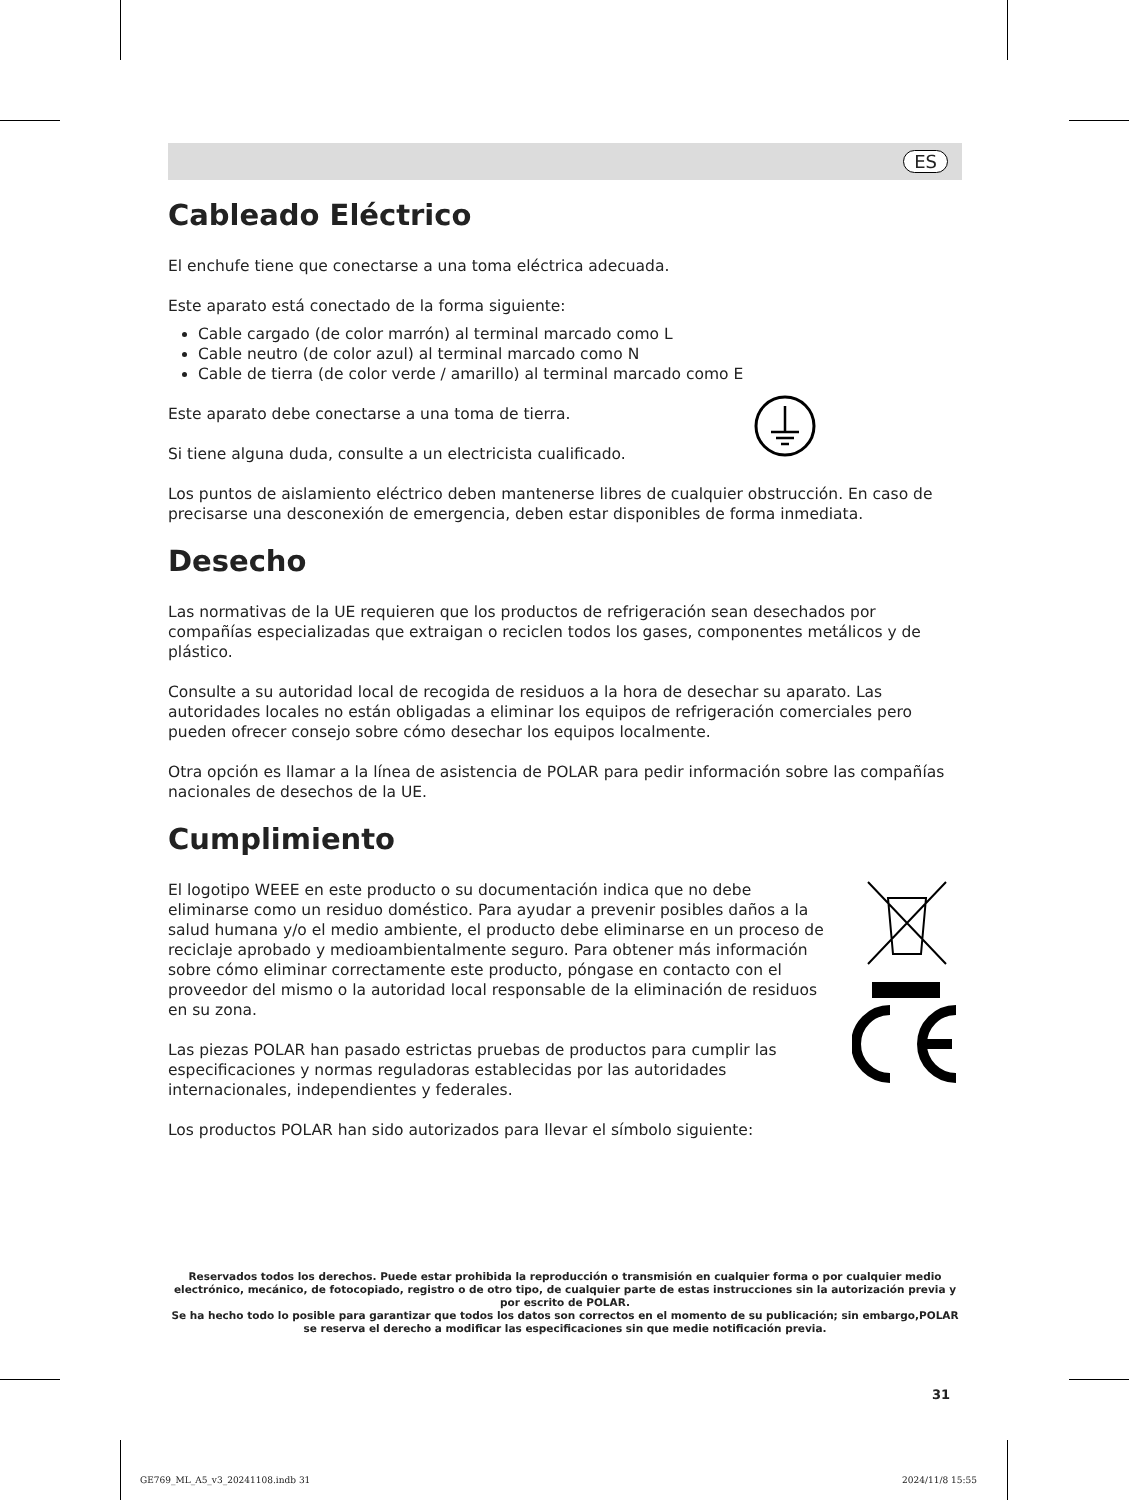ES
Cableado Eléctrico
El enchufe tiene que conectarse a una toma eléctrica adecuada.
Este aparato está conectado de la forma siguiente:
Cable cargado (de color marrón) al terminal marcado como L
Cable neutro (de color azul) al terminal marcado como N
Cable de tierra (de color verde / amarillo) al terminal marcado como E
Este aparato debe conectarse a una toma de tierra.
Si tiene alguna duda, consulte a un electricista cualificado.
Los puntos de aislamiento eléctrico deben mantenerse libres de cualquier obstrucción. En caso de precisarse una desconexión de emergencia, deben estar disponibles de forma inmediata.
Desecho
Las normativas de la UE requieren que los productos de refrigeración sean desechados por compañías especializadas que extraigan o reciclen todos los gases, componentes metálicos y de plástico.
Consulte a su autoridad local de recogida de residuos a la hora de desechar su aparato. Las autoridades locales no están obligadas a eliminar los equipos de refrigeración comerciales pero pueden ofrecer consejo sobre cómo desechar los equipos localmente.
Otra opción es llamar a la línea de asistencia de POLAR para pedir información sobre las compañías nacionales de desechos de la UE.
Cumplimiento
El logotipo WEEE en este producto o su documentación indica que no debe eliminarse como un residuo doméstico. Para ayudar a prevenir posibles daños a la salud humana y/o el medio ambiente, el producto debe eliminarse en un proceso de reciclaje aprobado y medioambientalmente seguro. Para obtener más información sobre cómo eliminar correctamente este producto, póngase en contacto con el proveedor del mismo o la autoridad local responsable de la eliminación de residuos en su zona.
Las piezas POLAR han pasado estrictas pruebas de productos para cumplir las especificaciones y normas reguladoras establecidas por las autoridades internacionales, independientes y federales.
Los productos POLAR han sido autorizados para llevar el símbolo siguiente:
Reservados todos los derechos. Puede estar prohibida la reproducción o transmisión en cualquier forma o por cualquier medio electrónico, mecánico, de fotocopiado, registro o de otro tipo, de cualquier parte de estas instrucciones sin la autorización previa y por escrito de POLAR.
Se ha hecho todo lo posible para garantizar que todos los datos son correctos en el momento de su publicación; sin embargo,POLAR se reserva el derecho a modificar las especificaciones sin que medie notificación previa.
31
GE769_ML_A5_v3_20241108.indb 31
2024/11/8 15:55